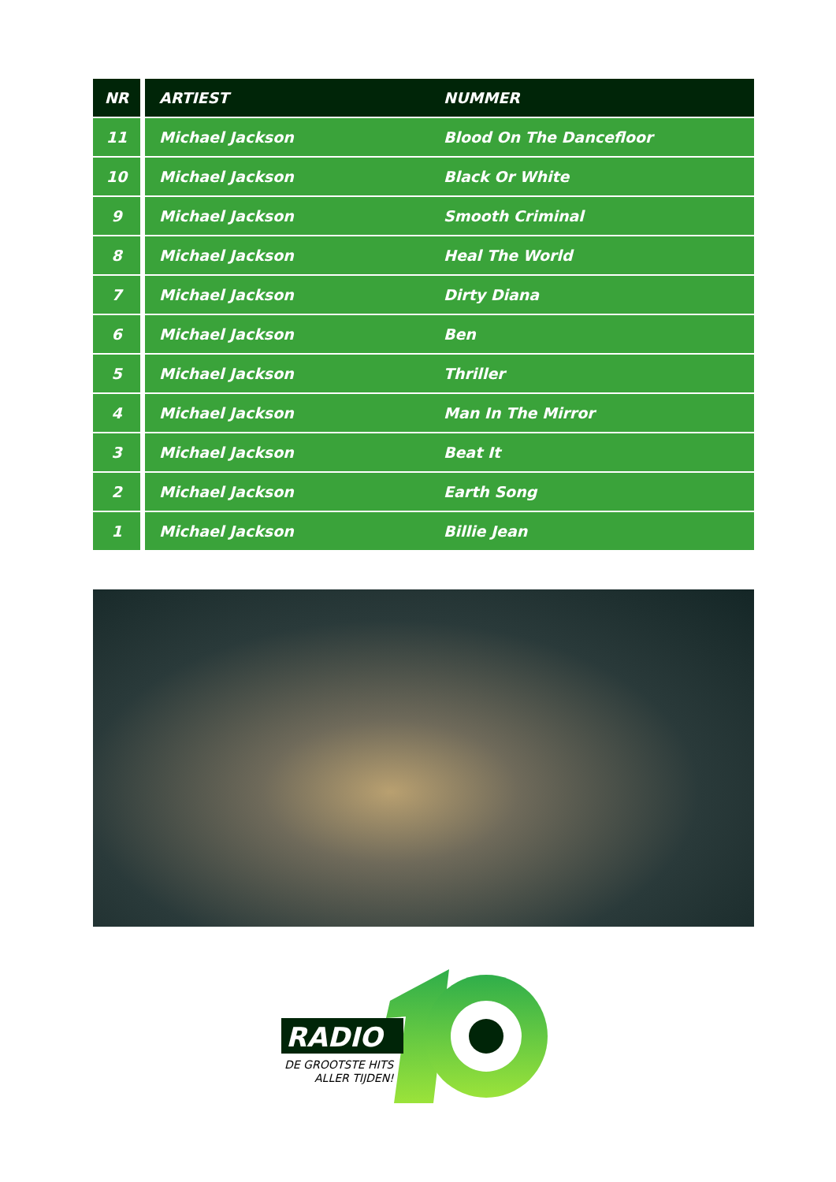| NR | ARTIEST | NUMMER |
| --- | --- | --- |
| 11 | Michael Jackson | Blood On The Dancefloor |
| 10 | Michael Jackson | Black Or White |
| 9 | Michael Jackson | Smooth Criminal |
| 8 | Michael Jackson | Heal The World |
| 7 | Michael Jackson | Dirty Diana |
| 6 | Michael Jackson | Ben |
| 5 | Michael Jackson | Thriller |
| 4 | Michael Jackson | Man In The Mirror |
| 3 | Michael Jackson | Beat It |
| 2 | Michael Jackson | Earth Song |
| 1 | Michael Jackson | Billie Jean |
RADIO
DE GROOTSTE HITS
ALLER TIJDEN!